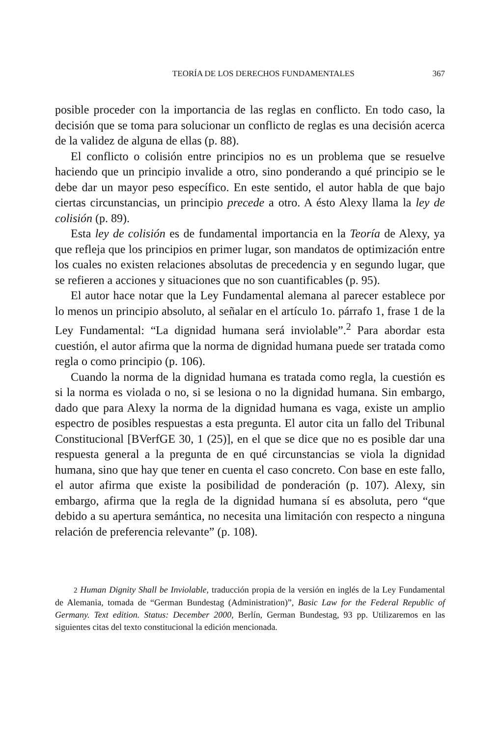TEORÍA DE LOS DERECHOS FUNDAMENTALES 367
posible proceder con la importancia de las reglas en conflicto. En todo caso, la decisión que se toma para solucionar un conflicto de reglas es una decisión acerca de la validez de alguna de ellas (p. 88).
El conflicto o colisión entre principios no es un problema que se resuelve haciendo que un principio invalide a otro, sino ponderando a qué principio se le debe dar un mayor peso específico. En este sentido, el autor habla de que bajo ciertas circunstancias, un principio precede a otro. A ésto Alexy llama la ley de colisión (p. 89).
Esta ley de colisión es de fundamental importancia en la Teoría de Alexy, ya que refleja que los principios en primer lugar, son mandatos de optimización entre los cuales no existen relaciones absolutas de precedencia y en segundo lugar, que se refieren a acciones y situaciones que no son cuantificables (p. 95).
El autor hace notar que la Ley Fundamental alemana al parecer establece por lo menos un principio absoluto, al señalar en el artículo 1o. párrafo 1, frase 1 de la Ley Fundamental: “La dignidad humana será inviolable”.<sup>2</sup> Para abordar esta cuestión, el autor afirma que la norma de dignidad humana puede ser tratada como regla o como principio (p. 106).
Cuando la norma de la dignidad humana es tratada como regla, la cuestión es si la norma es violada o no, si se lesiona o no la dignidad humana. Sin embargo, dado que para Alexy la norma de la dignidad humana es vaga, existe un amplio espectro de posibles respuestas a esta pregunta. El autor cita un fallo del Tribunal Constitucional [BVerfGE 30, 1 (25)], en el que se dice que no es posible dar una respuesta general a la pregunta de en qué circunstancias se viola la dignidad humana, sino que hay que tener en cuenta el caso concreto. Con base en este fallo, el autor afirma que existe la posibilidad de ponderación (p. 107). Alexy, sin embargo, afirma que la regla de la dignidad humana sí es absoluta, pero “que debido a su apertura semántica, no necesita una limitación con respecto a ninguna relación de preferencia relevante” (p. 108).
2 Human Dignity Shall be Inviolable, traducción propia de la versión en inglés de la Ley Fundamental de Alemania, tomada de “German Bundestag (Administration)”, Basic Law for the Federal Republic of Germany. Text edition. Status: December 2000, Berlín, German Bundestag, 93 pp. Utilizaremos en las siguientes citas del texto constitucional la edición mencionada.